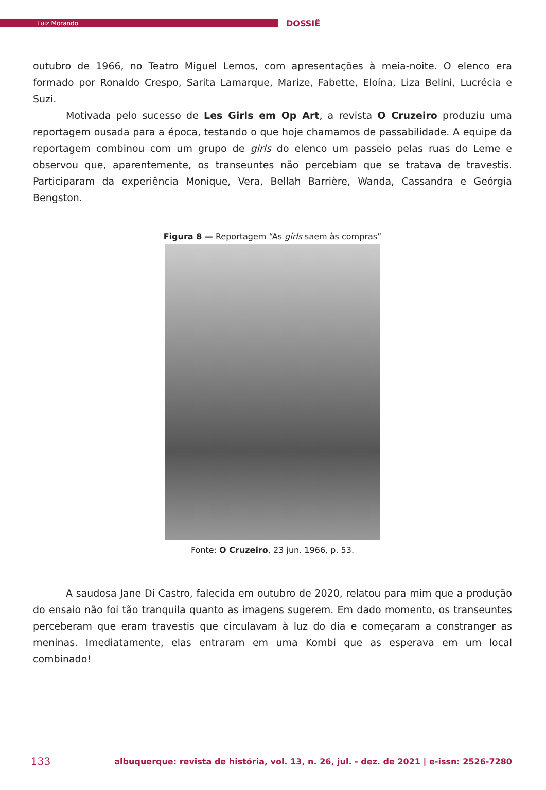Luiz Morando
DOSSIÊ
outubro de 1966, no Teatro Miguel Lemos, com apresentações à meia-noite. O elenco era formado por Ronaldo Crespo, Sarita Lamarque, Marize, Fabette, Eloína, Liza Belini, Lucrécia e Suzi.
Motivada pelo sucesso de Les Girls em Op Art, a revista O Cruzeiro produziu uma reportagem ousada para a época, testando o que hoje chamamos de passabilidade. A equipe da reportagem combinou com um grupo de girls do elenco um passeio pelas ruas do Leme e observou que, aparentemente, os transeuntes não percebiam que se tratava de travestis. Participaram da experiência Monique, Vera, Bellah Barrière, Wanda, Cassandra e Geórgia Bengston.
Figura 8 — Reportagem “As girls saem às compras”
Fonte: O Cruzeiro, 23 jun. 1966, p. 53.
A saudosa Jane Di Castro, falecida em outubro de 2020, relatou para mim que a produção do ensaio não foi tão tranquila quanto as imagens sugerem. Em dado momento, os transeuntes perceberam que eram travestis que circulavam à luz do dia e começaram a constranger as meninas. Imediatamente, elas entraram em uma Kombi que as esperava em um local combinado!
133 albuquerque: revista de história, vol. 13, n. 26, jul. - dez. de 2021 | e-issn: 2526-7280